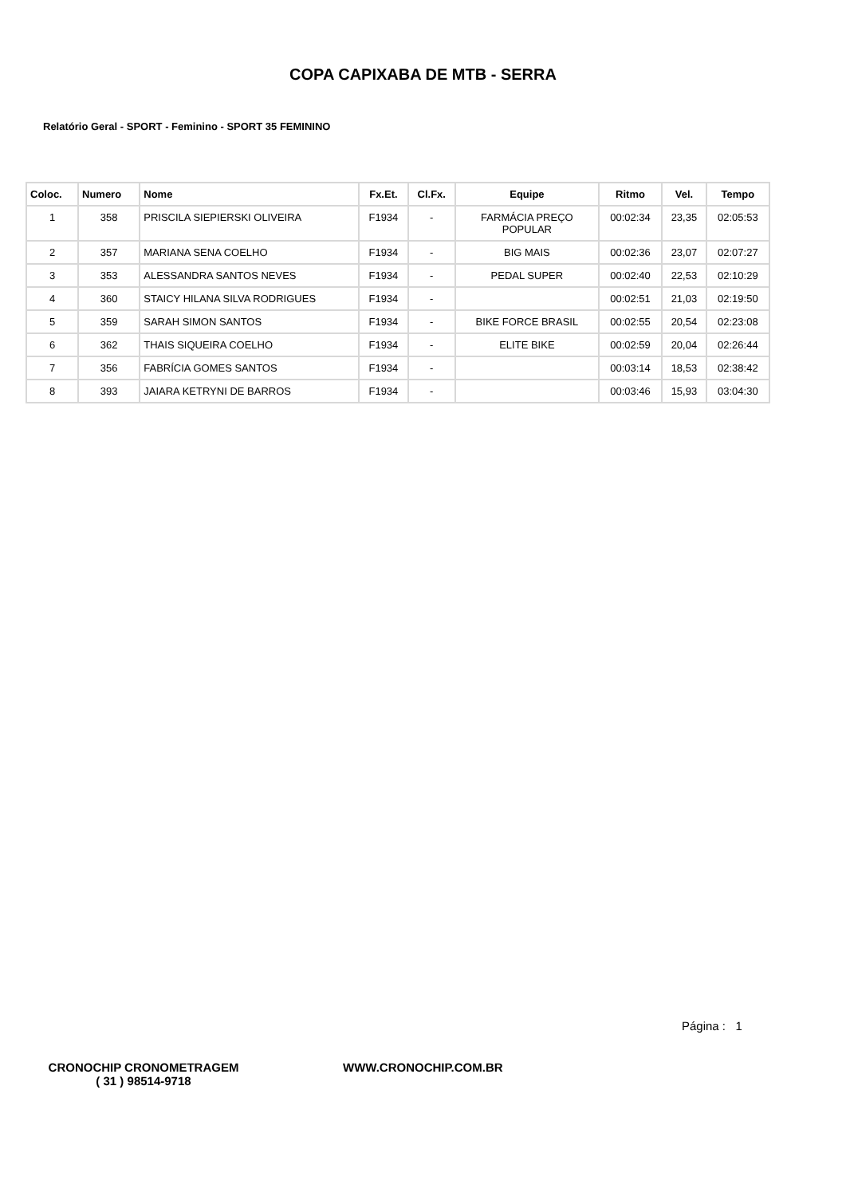COPA CAPIXABA DE MTB - SERRA
Relatório Geral - SPORT - Feminino - SPORT 35 FEMININO
| Coloc. | Numero | Nome | Fx.Et. | Cl.Fx. | Equipe | Ritmo | Vel. | Tempo |
| --- | --- | --- | --- | --- | --- | --- | --- | --- |
| 1 | 358 | PRISCILA SIEPIERSKI OLIVEIRA | F1934 | - | FARMÁCIA PREÇO POPULAR | 00:02:34 | 23,35 | 02:05:53 |
| 2 | 357 | MARIANA SENA COELHO | F1934 | - | BIG MAIS | 00:02:36 | 23,07 | 02:07:27 |
| 3 | 353 | ALESSANDRA SANTOS NEVES | F1934 | - | PEDAL SUPER | 00:02:40 | 22,53 | 02:10:29 |
| 4 | 360 | STAICY HILANA SILVA RODRIGUES | F1934 | - | | 00:02:51 | 21,03 | 02:19:50 |
| 5 | 359 | SARAH SIMON SANTOS | F1934 | - | BIKE FORCE BRASIL | 00:02:55 | 20,54 | 02:23:08 |
| 6 | 362 | THAIS SIQUEIRA COELHO | F1934 | - | ELITE BIKE | 00:02:59 | 20,04 | 02:26:44 |
| 7 | 356 | FABRÍCIA GOMES SANTOS | F1934 | - | | 00:03:14 | 18,53 | 02:38:42 |
| 8 | 393 | JAIARA KETRYNI DE BARROS | F1934 | - | | 00:03:46 | 15,93 | 03:04:30 |
Página : 1
CRONOCHIP CRONOMETRAGEM
( 31 ) 98514-9718
WWW.CRONOCHIP.COM.BR